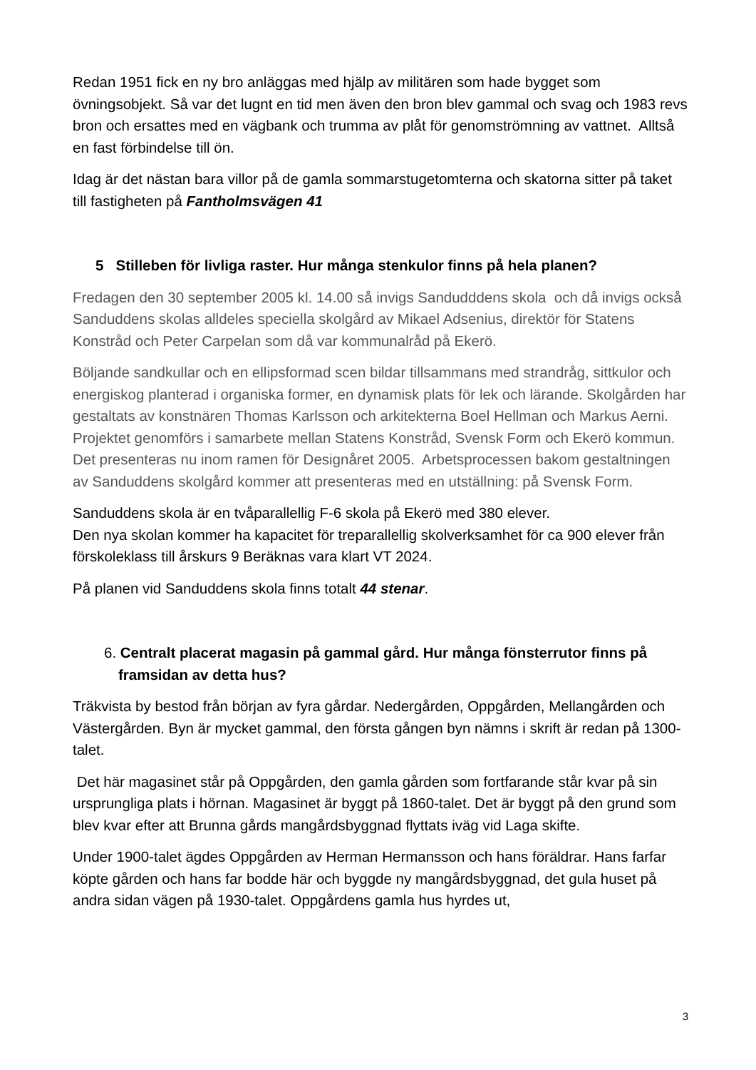Redan 1951 fick en ny bro anläggas med hjälp av militären som hade bygget som övningsobjekt. Så var det lugnt en tid men även den bron blev gammal och svag och 1983 revs bron och ersattes med en vägbank och trumma av plåt för genomströmning av vattnet. Alltså en fast förbindelse till ön.
Idag är det nästan bara villor på de gamla sommarstugetomterna och skatorna sitter på taket till fastigheten på Fantholmsvägen 41
5 Stilleben för livliga raster. Hur många stenkulor finns på hela planen?
Fredagen den 30 september 2005 kl. 14.00 så invigs Sandudddens skola och då invigs också Sanduddens skolas alldeles speciella skolgård av Mikael Adsenius, direktör för Statens Konstråd och Peter Carpelan som då var kommunalråd på Ekerö.
Böljande sandkullar och en ellipsformad scen bildar tillsammans med strandråg, sittkulor och energiskog planterad i organiska former, en dynamisk plats för lek och lärande. Skolgården har gestaltats av konstnären Thomas Karlsson och arkitekterna Boel Hellman och Markus Aerni. Projektet genomförs i samarbete mellan Statens Konstråd, Svensk Form och Ekerö kommun. Det presenteras nu inom ramen för Designåret 2005. Arbetsprocessen bakom gestaltningen av Sanduddens skolgård kommer att presenteras med en utställning: på Svensk Form.
Sanduddens skola är en tvåparallellig F-6 skola på Ekerö med 380 elever.
Den nya skolan kommer ha kapacitet för treparallellig skolverksamhet för ca 900 elever från förskoleklass till årskurs 9 Beräknas vara klart VT 2024.
På planen vid Sanduddens skola finns totalt 44 stenar.
6. Centralt placerat magasin på gammal gård. Hur många fönsterrutor finns på framsidan av detta hus?
Träkvista by bestod från början av fyra gårdar. Nedergården, Oppgården, Mellangården och Västergården. Byn är mycket gammal, den första gången byn nämns i skrift är redan på 1300-talet.
Det här magasinet står på Oppgården, den gamla gården som fortfarande står kvar på sin ursprungliga plats i hörnan. Magasinet är byggt på 1860-talet. Det är byggt på den grund som blev kvar efter att Brunna gårds mangårdsbyggnad flyttats iväg vid Laga skifte.
Under 1900-talet ägdes Oppgården av Herman Hermansson och hans föräldrar. Hans farfar köpte gården och hans far bodde här och byggde ny mangårdsbyggnad, det gula huset på andra sidan vägen på 1930-talet. Oppgårdens gamla hus hyrdes ut,
3